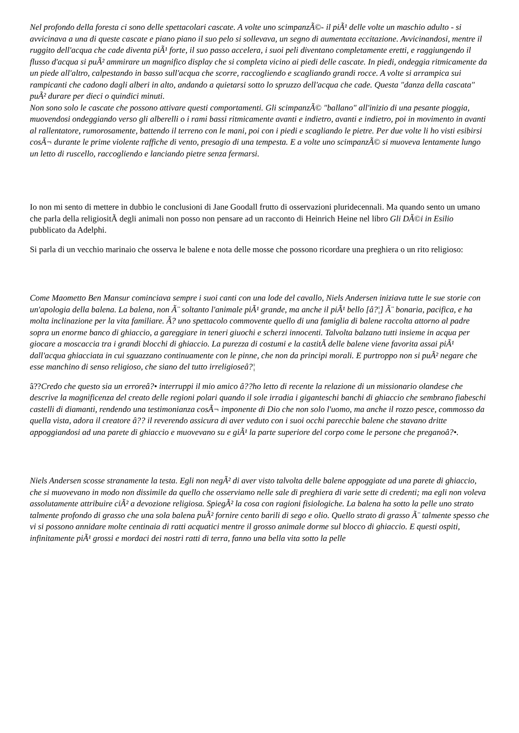Nel profondo della foresta ci sono delle spettacolari cascate. A volte uno scimpanzÃ©- il piÃ¹ delle volte un maschio adulto - si avvicinava a una di queste cascate e piano piano il suo pelo si sollevava, un segno di aumentata eccitazione. Avvicinandosi, mentre il ruggito dell'acqua che cade diventa piÃ¹ forte, il suo passo accelera, i suoi peli diventano completamente eretti, e raggiungendo il flusso d'acqua si puÃ² ammirare un magnifico display che si completa vicino ai piedi delle cascate. In piedi, ondeggia ritmicamente da un piede all'altro, calpestando in basso sull'acqua che scorre, raccogliendo e scagliando grandi rocce. A volte si arrampica sui rampicanti che cadono dagli alberi in alto, andando a quietarsi sotto lo spruzzo dell'acqua che cade. Questa "danza della cascata" puÃ² durare per dieci o quindici minuti.
Non sono solo le cascate che possono attivare questi comportamenti. Gli scimpanzÃ© "ballano" all'inizio di una pesante pioggia, muovendosi ondeggiando verso gli alberelli o i rami bassi ritmicamente avanti e indietro, avanti e indietro, poi in movimento in avanti al rallentatore, rumorosamente, battendo il terreno con le mani, poi con i piedi e scagliando le pietre. Per due volte li ho visti esibirsi cosÃ¬ durante le prime violente raffiche di vento, presagio di una tempesta. E a volte uno scimpanzÃ© si muoveva lentamente lungo un letto di ruscello, raccogliendo e lanciando pietre senza fermarsi.
Io non mi sento di mettere in dubbio le conclusioni di Jane Goodall frutto di osservazioni pluridecennali. Ma quando sento un umano che parla della religiositÃ degli animali non posso non pensare ad un racconto di Heinrich Heine nel libro Gli DÃ©i in Esilio pubblicato da Adelphi.
Si parla di un vecchio marinaio che osserva le balene e nota delle mosse che possono ricordare una preghiera o un rito religioso:
Come Maometto Ben Mansur cominciava sempre i suoi canti con una lode del cavallo, Niels Andersen iniziava tutte le sue storie con un'apologia della balena. La balena, non Ã¨ soltanto l'animale piÃ¹ grande, ma anche il piÃ¹ bello [â?¦] Ã¨ bonaria, pacifica, e ha molta inclinazione per la vita familiare. Ã? uno spettacolo commovente quello di una famiglia di balene raccolta attorno al padre sopra un enorme banco di ghiaccio, a gareggiare in teneri giuochi e scherzi innocenti. Talvolta balzano tutti insieme in acqua per giocare a moscaccia tra i grandi blocchi di ghiaccio. La purezza di costumi e la castitÃ delle balene viene favorita assai piÃ¹ dall'acqua ghiacciata in cui sguazzano continuamente con le pinne, che non da principi morali. E purtroppo non si puÃ² negare che esse manchino di senso religioso, che siano del tutto irreligioseâ?¦
â??Credo che questo sia un erroreâ?• interruppi il mio amico â??ho letto di recente la relazione di un missionario olandese che descrive la magnificenza del creato delle regioni polari quando il sole irradia i giganteschi banchi di ghiaccio che sembrano fiabeschi castelli di diamanti, rendendo una testimonianza cosÃ¬ imponente di Dio che non solo l'uomo, ma anche il rozzo pesce, commosso da quella vista, adora il creatore â?? il reverendo assicura di aver veduto con i suoi occhi parecchie balene che stavano dritte appoggiandosi ad una parete di ghiaccio e muovevano su e giÃ¹ la parte superiore del corpo come le persone che preganoâ?•.
Niels Andersen scosse stranamente la testa. Egli non negÃ² di aver visto talvolta delle balene appoggiate ad una parete di ghiaccio, che si muovevano in modo non dissimile da quello che osserviamo nelle sale di preghiera di varie sette di credenti; ma egli non voleva assolutamente attribuire ciÃ² a devozione religiosa. SpiegÃ² la cosa con ragioni fisiologiche. La balena ha sotto la pelle uno strato talmente profondo di grasso che una sola balena puÃ² fornire cento barili di sego e olio. Quello strato di grasso Ã¨ talmente spesso che vi si possono annidare molte centinaia di ratti acquatici mentre il grosso animale dorme sul blocco di ghiaccio. E questi ospiti, infinitamente piÃ¹ grossi e mordaci dei nostri ratti di terra, fanno una bella vita sotto la pelle